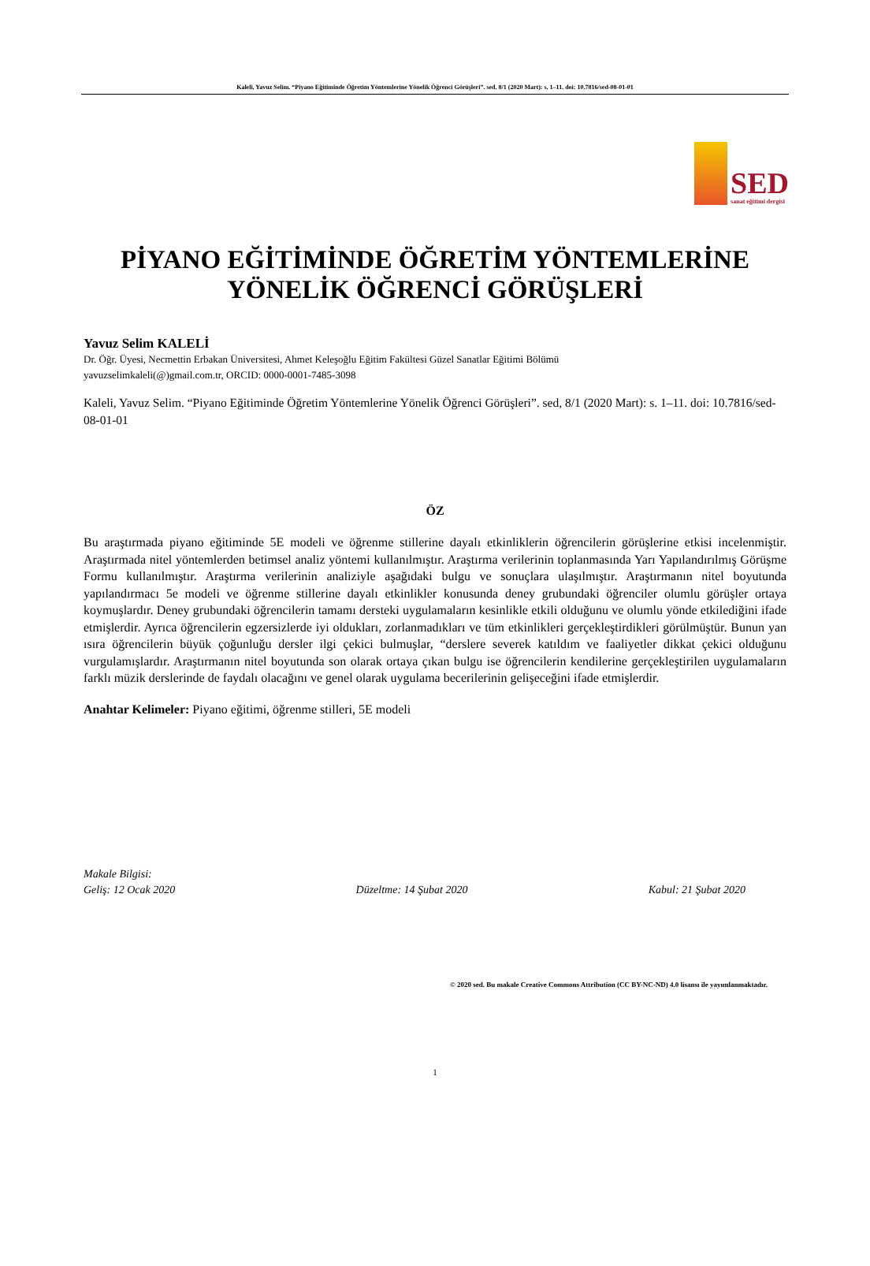Kaleli, Yavuz Selim. “Piyano Eğitiminde Öğretim Yöntemlerine Yönelik Öğrenci Görüşleri”. sed, 8/1 (2020 Mart): s. 1–11. doi: 10.7816/sed-08-01-01
SED
sanat eğitimi dergisi
PİYANO EĞİTİMİNDE ÖĞRETİM YÖNTEMLERİNE
YÖNELİK ÖĞRENCİ GÖRÜŞLERİ
Yavuz Selim KALELİ
Dr. Öğr. Üyesi, Necmettin Erbakan Üniversitesi, Ahmet Keleşoğlu Eğitim Fakültesi Güzel Sanatlar Eğitimi Bölümü
yavuzselimkaleli(@)gmail.com.tr, ORCID: 0000-0001-7485-3098
Kaleli, Yavuz Selim. “Piyano Eğitiminde Öğretim Yöntemlerine Yönelik Öğrenci Görüşleri”. sed, 8/1 (2020 Mart): s. 1–11. doi: 10.7816/sed-08-01-01
ÖZ
Bu araştırmada piyano eğitiminde 5E modeli ve öğrenme stillerine dayalı etkinliklerin öğrencilerin görüşlerine etkisi incelenmiştir. Araştırmada nitel yöntemlerden betimsel analiz yöntemi kullanılmıştır. Araştırma verilerinin toplanmasında Yarı Yapılandırılmış Görüşme Formu kullanılmıştır. Araştırma verilerinin analiziyle aşağıdaki bulgu ve sonuçlara ulaşılmıştır. Araştırmanın nitel boyutunda yapılandırmacı 5e modeli ve öğrenme stillerine dayalı etkinlikler konusunda deney grubundaki öğrenciler olumlu görüşler ortaya koymuşlardır. Deney grubundaki öğrencilerin tamamı dersteki uygulamaların kesinlikle etkili olduğunu ve olumlu yönde etkilediğini ifade etmişlerdir. Ayrıca öğrencilerin egzersizlerde iyi oldukları, zorlanmadıkları ve tüm etkinlikleri gerçekleştirdikleri görülmüştür. Bunun yan ısıra öğrencilerin büyük çoğunluğu dersler ilgi çekici bulmuşlar, “derslere severek katıldım ve faaliyetler dikkat çekici olduğunu vurgulamışlardır. Araştırmanın nitel boyutunda son olarak ortaya çıkan bulgu ise öğrencilerin kendilerine gerçekleştirilen uygulamaların farklı müzik derslerinde de faydalı olacağını ve genel olarak uygulama becerilerinin gelişeceğini ifade etmişlerdir.
Anahtar Kelimeler: Piyano eğitimi, öğrenme stilleri, 5E modeli
Makale Bilgisi:
Geliş: 12 Ocak 2020 Düzeltme: 14 Şubat 2020 Kabul: 21 Şubat 2020
© 2020 sed. Bu makale Creative Commons Attribution (CC BY-NC-ND) 4.0 lisansı ile yayımlanmaktadır.
1